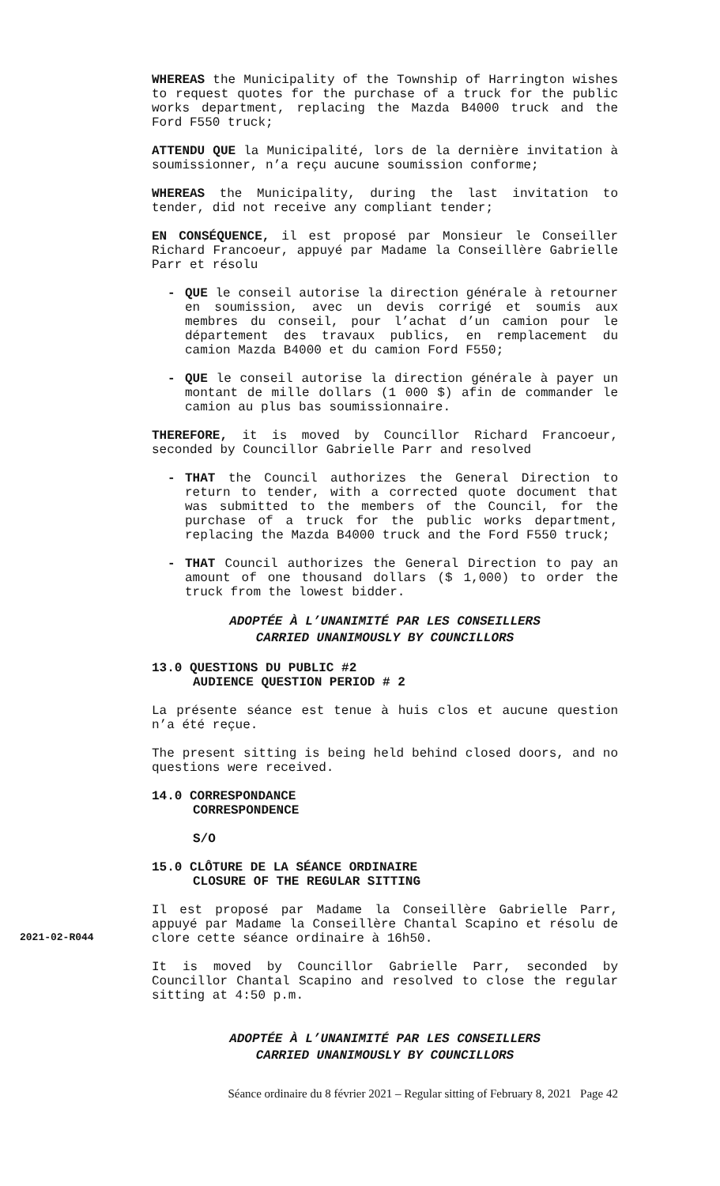WHEREAS the Municipality of the Township of Harrington wishes to request quotes for the purchase of a truck for the public works department, replacing the Mazda B4000 truck and the Ford F550 truck;
ATTENDU QUE la Municipalité, lors de la dernière invitation à soumissionner, n’a reçu aucune soumission conforme;
WHEREAS the Municipality, during the last invitation to tender, did not receive any compliant tender;
EN CONSÉQUENCE, il est proposé par Monsieur le Conseiller Richard Francoeur, appuyé par Madame la Conseillère Gabrielle Parr et résolu
- QUE le conseil autorise la direction générale à retourner en soumission, avec un devis corrigé et soumis aux membres du conseil, pour l’achat d’un camion pour le département des travaux publics, en remplacement du camion Mazda B4000 et du camion Ford F550;
- QUE le conseil autorise la direction générale à payer un montant de mille dollars (1 000 $) afin de commander le camion au plus bas soumissionnaire.
THEREFORE, it is moved by Councillor Richard Francoeur, seconded by Councillor Gabrielle Parr and resolved
- THAT the Council authorizes the General Direction to return to tender, with a corrected quote document that was submitted to the members of the Council, for the purchase of a truck for the public works department, replacing the Mazda B4000 truck and the Ford F550 truck;
- THAT Council authorizes the General Direction to pay an amount of one thousand dollars ($ 1,000) to order the truck from the lowest bidder.
ADOPTÉE À L’UNANIMITÉ PAR LES CONSEILLERS
CARRIED UNANIMOUSLY BY COUNCILLORS
13.0 QUESTIONS DU PUBLIC #2
AUDIENCE QUESTION PERIOD # 2
La présente séance est tenue à huis clos et aucune question n’a été reçue.
The present sitting is being held behind closed doors, and no questions were received.
14.0 CORRESPONDANCE
CORRESPONDENCE
S/O
15.0 CLÔTURE DE LA SÉANCE ORDINAIRE
CLOSURE OF THE REGULAR SITTING
2021-02-R044
Il est proposé par Madame la Conseillère Gabrielle Parr, appuyé par Madame la Conseillère Chantal Scapino et résolu de clore cette séance ordinaire à 16h50.
It is moved by Councillor Gabrielle Parr, seconded by Councillor Chantal Scapino and resolved to close the regular sitting at 4:50 p.m.
ADOPTÉE À L’UNANIMITÉ PAR LES CONSEILLERS
CARRIED UNANIMOUSLY BY COUNCILLORS
Séance ordinaire du 8 février 2021 – Regular sitting of February 8, 2021 Page 42